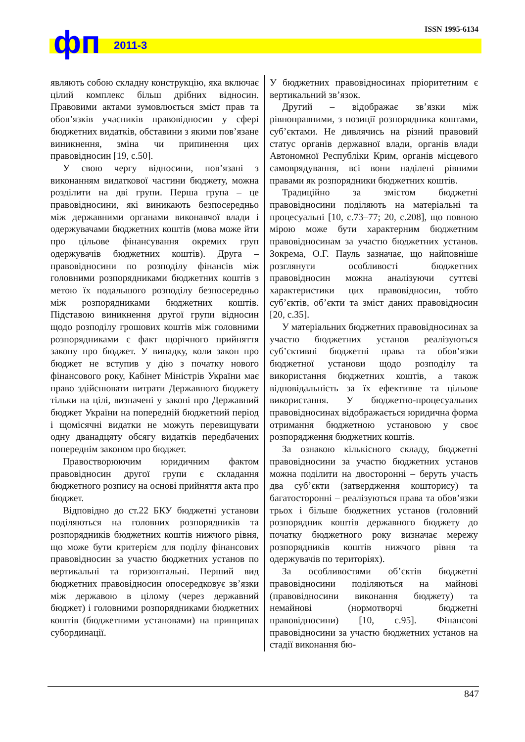фп 2011-3
ISSN 1995-6134
являють собою складну конструкцію, яка включає цілий комплекс більш дрібних відносин. Правовими актами зумовлюється зміст прав та обов’язків учасників правовідносин у сфері бюджетних видатків, обставини з якими пов’язане виникнення, зміна чи припинення цих правовідносин [19, с.50].
У свою чергу відносини, пов’язані з виконанням видаткової частини бюджету, можна розділити на дві групи. Перша група – це правовідносини, які виникають безпосередньо між державними органами виконавчої влади і одержувачами бюджетних коштів (мова може йти про цільове фінансування окремих груп одержувачів бюджетних коштів). Друга – правовідносини по розподілу фінансів між головними розпорядниками бюджетних коштів з метою їх подальшого розподілу безпосередньо між розпорядниками бюджетних коштів. Підставою виникнення другої групи відносин щодо розподілу грошових коштів між головними розпорядниками є факт щорічного прийняття закону про бюджет. У випадку, коли закон про бюджет не вступив у дію з початку нового фінансового року, Кабінет Міністрів України має право здійснювати витрати Державного бюджету тільки на цілі, визначені у законі про Державний бюджет України на попередній бюджетний період і щомісячні видатки не можуть перевищувати одну дванадцяту обсягу видатків передбачених попереднім законом про бюджет.
Правостворюючим юридичним фактом правовідносин другої групи є складання бюджетного розпису на основі прийняття акта про бюджет.
Відповідно до ст.22 БКУ бюджетні установи поділяються на головних розпорядників та розпорядників бюджетних коштів нижчого рівня, що може бути критерієм для поділу фінансових правовідносин за участю бюджетних установ по вертикальні та горизонтальні. Перший вид бюджетних правовідносин опосередковує зв’язки між державою в цілому (через державний бюджет) і головними розпорядниками бюджетних коштів (бюджетними установами) на принципах субординації.
У бюджетних правовідносинах пріоритетним є вертикальний зв’язок.
Другий – відображає зв’язки між рівноправними, з позиції розпорядника коштами, суб’єктами. Не дивлячись на різний правовий статус органів державної влади, органів влади Автономної Республіки Крим, органів місцевого самоврядування, всі вони наділені рівними правами як розпорядники бюджетних коштів.
Традиційно за змістом бюджетні правовідносини поділяють на матеріальні та процесуальні [10, с.73–77; 20, с.208], що повною мірою може бути характерним бюджетним правовідносинам за участю бюджетних установ. Зокрема, О.Г. Пауль зазначає, що найповніше розглянути особливості бюджетних правовідносин можна аналізуючи суттєві характеристики цих правовідносин, тобто суб’єктів, об’єкти та зміст даних правовідносин [20, с.35].
У матеріальних бюджетних правовідносинах за участю бюджетних установ реалізуються суб’єктивні бюджетні права та обов’язки бюджетної установи щодо розподілу та використання бюджетних коштів, а також відповідальність за їх ефективне та цільове використання. У бюджетно-процесуальних правовідносинах відображається юридична форма отримання бюджетною установою у своє розпорядження бюджетних коштів.
За ознакою кількісного складу, бюджетні правовідносини за участю бюджетних установ можна поділити на двосторонні – беруть участь два суб’єкти (затвердження кошторису) та багатосторонні – реалізуються права та обов’язки трьох і більше бюджетних установ (головний розпорядник коштів державного бюджету до початку бюджетного року визначає мережу розпорядників коштів нижчого рівня та одержувачів по територіях).
За особливостями об’єктів бюджетні правовідносини поділяються на майнові (правовідносини виконання бюджету) та немайнові (нормотворчі бюджетні правовідносини) [10, с.95]. Фінансові правовідносини за участю бюджетних установ на стадії виконання бю-
847